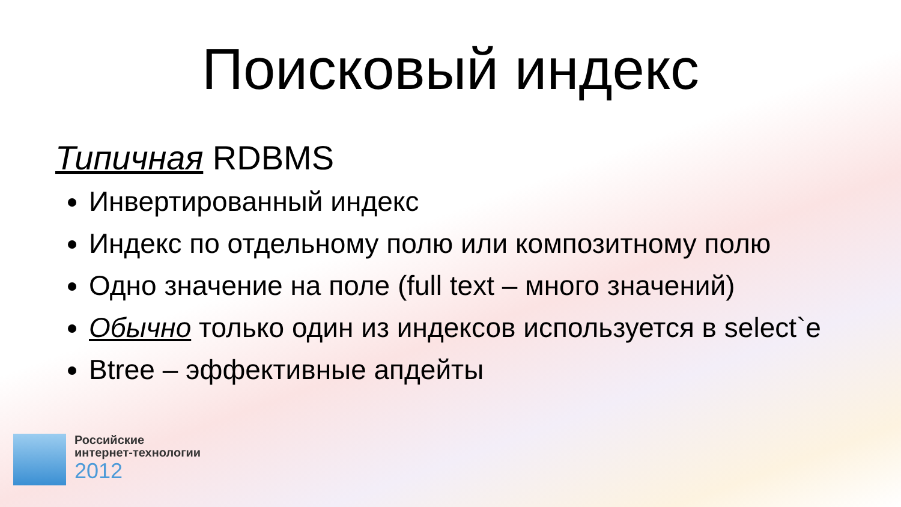Поисковый индекс
Типичная RDBMS
Инвертированный индекс
Индекс по отдельному полю или композитному полю
Одно значение на поле (full text – много значений)
Обычно только один из индексов используется в select`e
Btree – эффективные апдейты
Российские
интернет-технологии
2012